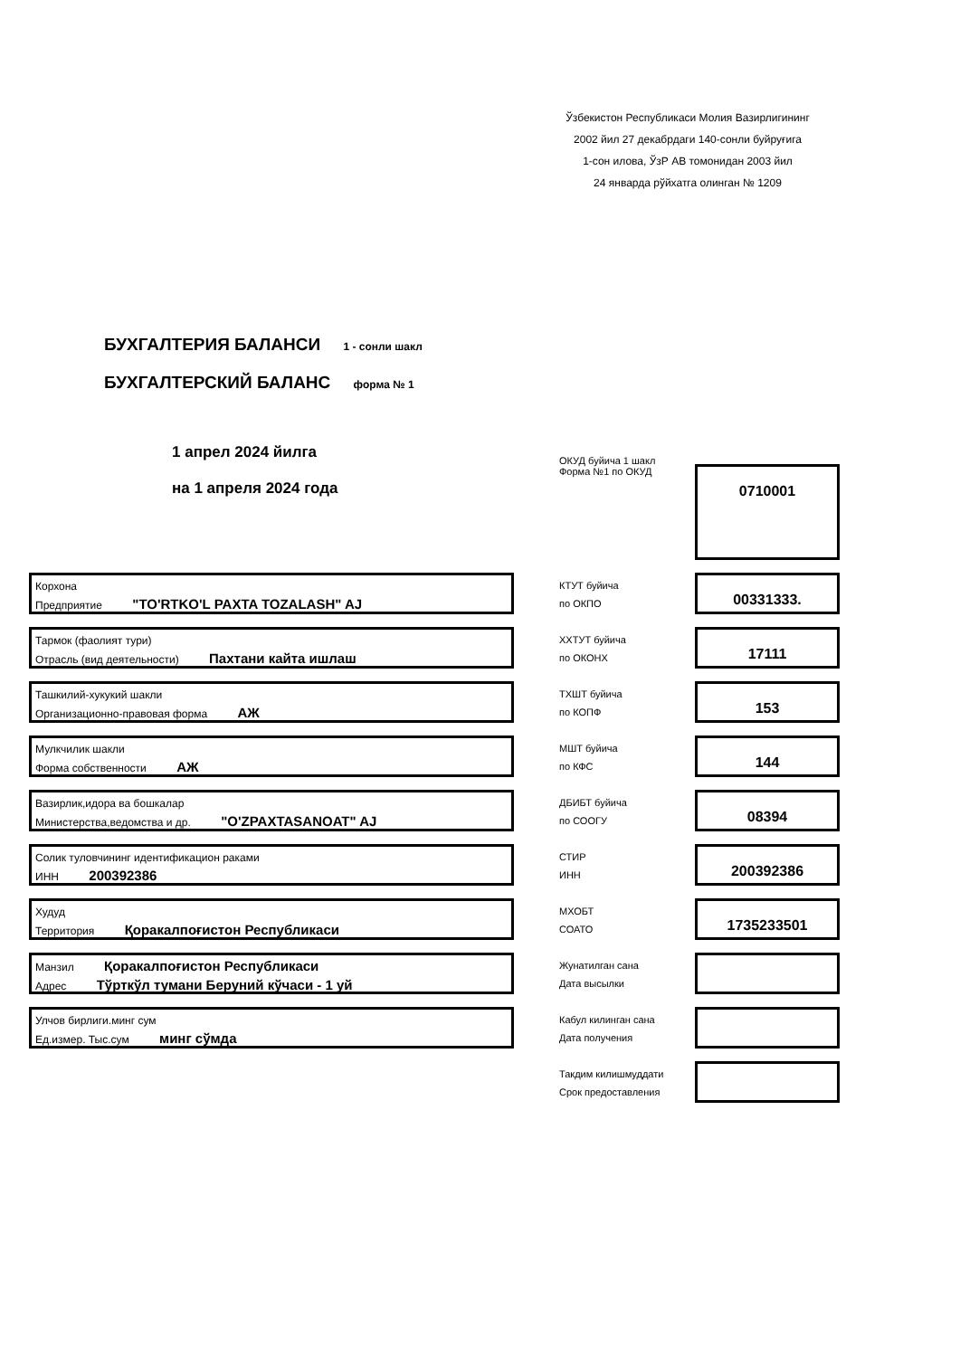Ўзбекистон Республикаси Молия Вазирлигининг
2002 йил 27 декабрдаги 140-сонли буйруғига
1-сон илова, ЎзР АВ томонидан 2003 йил
24 январда рўйхатга олинган № 1209
БУХГАЛТЕРИЯ БАЛАНСИ 1 - сонли шакл
БУХГАЛТЕРСКИЙ БАЛАНС форма № 1
1 апрел 2024 йилга
на 1 апреля 2024 года
ОКУД буйича 1 шакл
Форма №1 по ОКУД
0710001
Корхона
Предприятие "TO'RTKO'L PAXTA TOZALASH" AJ
КТУТ буйича
по ОКПО
00331333.
Тармок (фаолият тури)
Отрасль (вид деятельности) Пахтани кайта ишлаш
ХХТУТ буйича
по ОКОНХ
17111
Ташкилий-хукукий шакли
Организационно-правовая форма АЖ
ТХШТ буйича
по КОПФ
153
Мулкчилик шакли
Форма собственности АЖ
МШТ буйича
по КФС
144
Вазирлик,идора ва бошкалар
Министерства,ведомства и др. "O'ZPAXTASANOAT" AJ
ДБИБТ буйича
по СООГУ
08394
Солик туловчининг идентификацион раками
ИНН 200392386
СТИР
ИНН
200392386
Худуд
Территория Қоракалпоғистон Республикаси
МХОБТ
СОАТО
1735233501
Манзил Қоракалпоғистон Республикаси
Адрес Тўрткўл тумани Беруний кўчаси - 1 уй
Жунатилган сана
Дата высылки
Улчов бирлиги.минг сум
Ед.измер. Тыс.сум минг сўмда
Кабул килинган сана
Дата получения
Такдим килишмуддати
Срок предоставления